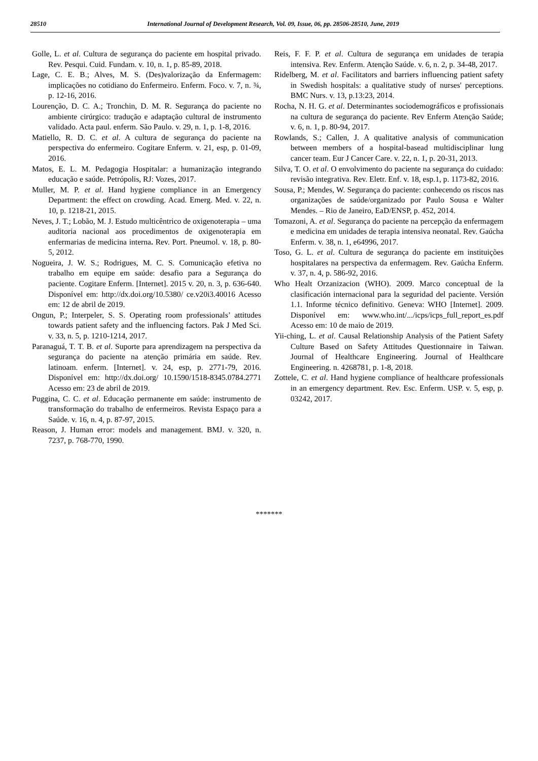28510 International Journal of Development Research, Vol. 09, Issue, 06, pp. 28506-28510, June, 2019
Golle, L. et al. Cultura de segurança do paciente em hospital privado. Rev. Pesqui. Cuid. Fundam. v. 10, n. 1, p. 85-89, 2018.
Lage, C. E. B.; Alves, M. S. (Des)valorização da Enfermagem: implicações no cotidiano do Enfermeiro. Enferm. Foco. v. 7, n. ¾, p. 12-16, 2016.
Lourenção, D. C. A.; Tronchin, D. M. R. Segurança do paciente no ambiente cirúrgico: tradução e adaptação cultural de instrumento validado. Acta paul. enferm. São Paulo. v. 29, n. 1, p. 1-8, 2016.
Matiello, R. D. C. et al. A cultura de segurança do paciente na perspectiva do enfermeiro. Cogitare Enferm. v. 21, esp, p. 01-09, 2016.
Matos, E. L. M. Pedagogia Hospitalar: a humanização integrando educação e saúde. Petrópolis, RJ: Vozes, 2017.
Muller, M. P. et al. Hand hygiene compliance in an Emergency Department: the effect on crowding. Acad. Emerg. Med. v. 22, n. 10, p. 1218-21, 2015.
Neves, J. T.; Lobão, M. J. Estudo multicêntrico de oxigenoterapia – uma auditoria nacional aos procedimentos de oxigenoterapia em enfermarias de medicina interna. Rev. Port. Pneumol. v. 18, p. 80-5, 2012.
Nogueira, J. W. S.; Rodrigues, M. C. S. Comunicação efetiva no trabalho em equipe em saúde: desafio para a Segurança do paciente. Cogitare Enferm. [Internet]. 2015 v. 20, n. 3, p. 636-640. Disponível em: http://dx.doi.org/10.5380/ ce.v20i3.40016 Acesso em: 12 de abril de 2019.
Ongun, P.; Interpeler, S. S. Operating room professionals’ attitudes towards patient safety and the influencing factors. Pak J Med Sci. v. 33, n. 5, p. 1210-1214, 2017.
Paranaguá, T. T. B. et al. Suporte para aprendizagem na perspectiva da segurança do paciente na atenção primária em saúde. Rev. latinoam. enferm. [Internet]. v. 24, esp, p. 2771-79, 2016. Disponível em: http://dx.doi.org/ 10.1590/1518-8345.0784.2771 Acesso em: 23 de abril de 2019.
Puggina, C. C. et al. Educação permanente em saúde: instrumento de transformação do trabalho de enfermeiros. Revista Espaço para a Saúde. v. 16, n. 4, p. 87-97, 2015.
Reason, J. Human error: models and management. BMJ. v. 320, n. 7237, p. 768-770, 1990.
Reis, F. F. P. et al. Cultura de segurança em unidades de terapia intensiva. Rev. Enferm. Atenção Saúde. v. 6, n. 2, p. 34-48, 2017.
Ridelberg, M. et al. Facilitators and barriers influencing patient safety in Swedish hospitals: a qualitative study of nurses' perceptions. BMC Nurs. v. 13, p.13:23, 2014.
Rocha, N. H. G. et al. Determinantes sociodemográficos e profissionais na cultura de segurança do paciente. Rev Enferm Atenção Saúde; v. 6, n. 1, p. 80-94, 2017.
Rowlands, S.; Callen, J. A qualitative analysis of communication between members of a hospital-basead multidisciplinar lung cancer team. Eur J Cancer Care. v. 22, n. 1, p. 20-31, 2013.
Silva, T. O. et al. O envolvimento do paciente na segurança do cuidado: revisão integrativa. Rev. Eletr. Enf. v. 18, esp.1, p. 1173-82, 2016.
Sousa, P.; Mendes, W. Segurança do paciente: conhecendo os riscos nas organizações de saúde/organizado por Paulo Sousa e Walter Mendes. – Rio de Janeiro, EaD/ENSP, p. 452, 2014.
Tomazoni, A. et al. Segurança do paciente na percepção da enfermagem e medicina em unidades de terapia intensiva neonatal. Rev. Gaúcha Enferm. v. 38, n. 1, e64996, 2017.
Toso, G. L. et al. Cultura de segurança do paciente em instituições hospitalares na perspectiva da enfermagem. Rev. Gaúcha Enferm. v. 37, n. 4, p. 586-92, 2016.
Who Healt Orzanizacion (WHO). 2009. Marco conceptual de la clasificación internacional para la seguridad del paciente. Versión 1.1. Informe técnico definitivo. Geneva: WHO [Internet]. 2009. Disponível em: www.who.int/.../icps/icps_full_report_es.pdf Acesso em: 10 de maio de 2019.
Yii-ching, L. et al. Causal Relationship Analysis of the Patient Safety Culture Based on Safety Attitudes Questionnaire in Taiwan. Journal of Healthcare Engineering. Journal of Healthcare Engineering. n. 4268781, p. 1-8, 2018.
Zottele, C. et al. Hand hygiene compliance of healthcare professionals in an emergency department. Rev. Esc. Enferm. USP. v. 5, esp, p. 03242, 2017.
*******